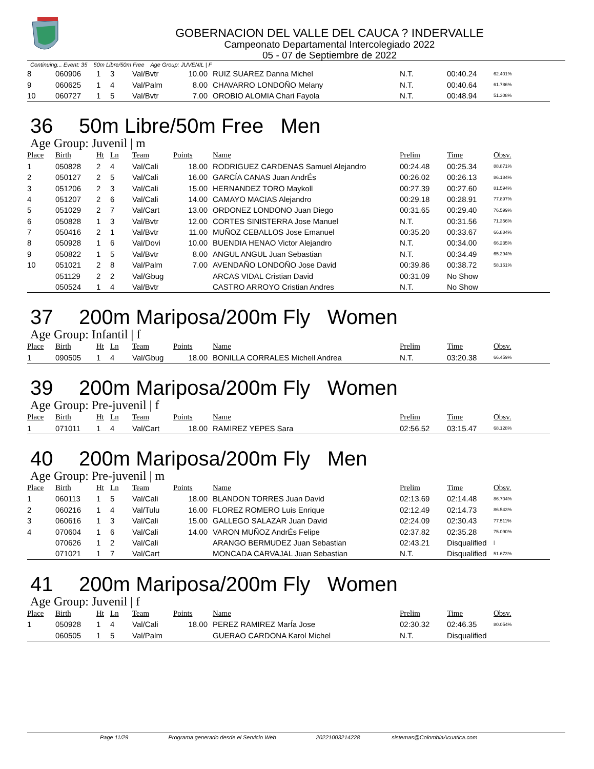GOBERNACION DEL VALLE DEL CAUCA ? INDERVALLE
Campeonato Departamental Intercolegiado 2022
05 - 07 de Septiembre de 2022
Continuing... Event: 35 50m Libre/50m Free Age Group: JUVENIL | F
| 8 | 060906 | 1 | 3 | Val/Bvtr | 10.00 | RUIZ SUAREZ Danna Michel | N.T. | 00:40.24 | 62.401% |
| 9 | 060625 | 1 | 4 | Val/Palm | 8.00 | CHAVARRO LONDOÑO Melany | N.T. | 00:40.64 | 61.786% |
| 10 | 060727 | 1 | 5 | Val/Bvtr | 7.00 | OROBIO ALOMIA Chari Fayola | N.T. | 00:48.94 | 51.308% |
36 50m Libre/50m Free Men
Age Group: Juvenil | m
| Place | Birth | Ht | Ln | Team | Points | Name | Prelim | Time | Obsv. |
| --- | --- | --- | --- | --- | --- | --- | --- | --- | --- |
| 1 | 050828 | 2 | 4 | Val/Cali | 18.00 | RODRIGUEZ CARDENAS Samuel Alejandro | 00:24.48 | 00:25.34 | 88.871% |
| 2 | 050127 | 2 | 5 | Val/Cali | 16.00 | GARCÍA CANAS Juan AndrÉs | 00:26.02 | 00:26.13 | 86.184% |
| 3 | 051206 | 2 | 3 | Val/Cali | 15.00 | HERNANDEZ TORO Maykoll | 00:27.39 | 00:27.60 | 81.594% |
| 4 | 051207 | 2 | 6 | Val/Cali | 14.00 | CAMAYO MACIAS Alejandro | 00:29.18 | 00:28.91 | 77.897% |
| 5 | 051029 | 2 | 7 | Val/Cart | 13.00 | ORDONEZ LONDONO Juan Diego | 00:31.65 | 00:29.40 | 76.599% |
| 6 | 050828 | 1 | 3 | Val/Bvtr | 12.00 | CORTES SINISTERRA Jose Manuel | N.T. | 00:31.56 | 71.356% |
| 7 | 050416 | 2 | 1 | Val/Bvtr | 11.00 | MUÑOZ CEBALLOS Jose Emanuel | 00:35.20 | 00:33.67 | 66.884% |
| 8 | 050928 | 1 | 6 | Val/Dovi | 10.00 | BUENDIA HENAO Victor Alejandro | N.T. | 00:34.00 | 66.235% |
| 9 | 050822 | 1 | 5 | Val/Bvtr | 8.00 | ANGUL ANGUL Juan Sebastian | N.T. | 00:34.49 | 65.294% |
| 10 | 051021 | 2 | 8 | Val/Palm | 7.00 | AVENDAÑO LONDOÑO Jose David | 00:39.86 | 00:38.72 | 58.161% |
| | 051129 | 2 | 2 | Val/Gbug | | ARCAS VIDAL Cristian David | 00:31.09 | No Show | |
| | 050524 | 1 | 4 | Val/Bvtr | | CASTRO ARROYO Cristian Andres | N.T. | No Show | |
37 200m Mariposa/200m Fly Women
Age Group: Infantil | f
| Place | Birth | Ht | Ln | Team | Points | Name | Prelim | Time | Obsv. |
| --- | --- | --- | --- | --- | --- | --- | --- | --- | --- |
| 1 | 090505 | 1 | 4 | Val/Gbug | 18.00 | BONILLA CORRALES Michell Andrea | N.T. | 03:20.38 | 66.459% |
39 200m Mariposa/200m Fly Women
Age Group: Pre-juvenil | f
| Place | Birth | Ht | Ln | Team | Points | Name | Prelim | Time | Obsv. |
| --- | --- | --- | --- | --- | --- | --- | --- | --- | --- |
| 1 | 071011 | 1 | 4 | Val/Cart | 18.00 | RAMIREZ YEPES Sara | 02:56.52 | 03:15.47 | 68.128% |
40 200m Mariposa/200m Fly Men
Age Group: Pre-juvenil | m
| Place | Birth | Ht | Ln | Team | Points | Name | Prelim | Time | Obsv. |
| --- | --- | --- | --- | --- | --- | --- | --- | --- | --- |
| 1 | 060113 | 1 | 5 | Val/Cali | 18.00 | BLANDON TORRES Juan David | 02:13.69 | 02:14.48 | 86.704% |
| 2 | 060216 | 1 | 4 | Val/Tulu | 16.00 | FLOREZ ROMERO Luis Enrique | 02:12.49 | 02:14.73 | 86.543% |
| 3 | 060616 | 1 | 3 | Val/Cali | 15.00 | GALLEGO SALAZAR Juan David | 02:24.09 | 02:30.43 | 77.511% |
| 4 | 070604 | 1 | 6 | Val/Cali | 14.00 | VARON MUÑOZ AndrÉs Felipe | 02:37.82 | 02:35.28 | 75.090% |
| | 070626 | 1 | 2 | Val/Cali | | ARANGO BERMUDEZ Juan Sebastian | 02:43.21 | Disqualified | / |
| | 071021 | 1 | 7 | Val/Cart | | MONCADA CARVAJAL Juan Sebastian | N.T. | Disqualified | 51.673% |
41 200m Mariposa/200m Fly Women
Age Group: Juvenil | f
| Place | Birth | Ht | Ln | Team | Points | Name | Prelim | Time | Obsv. |
| --- | --- | --- | --- | --- | --- | --- | --- | --- | --- |
| 1 | 050928 | 1 | 4 | Val/Cali | 18.00 | PEREZ RAMIREZ MarÍa Jose | 02:30.32 | 02:46.35 | 80.054% |
| | 060505 | 1 | 5 | Val/Palm | | GUERAO CARDONA Karol Michel | N.T. | Disqualified | |
Page 11/29 Programa generado desde el Servicio Web 20221003214228 sistemas@ColombiaAcuatica.com